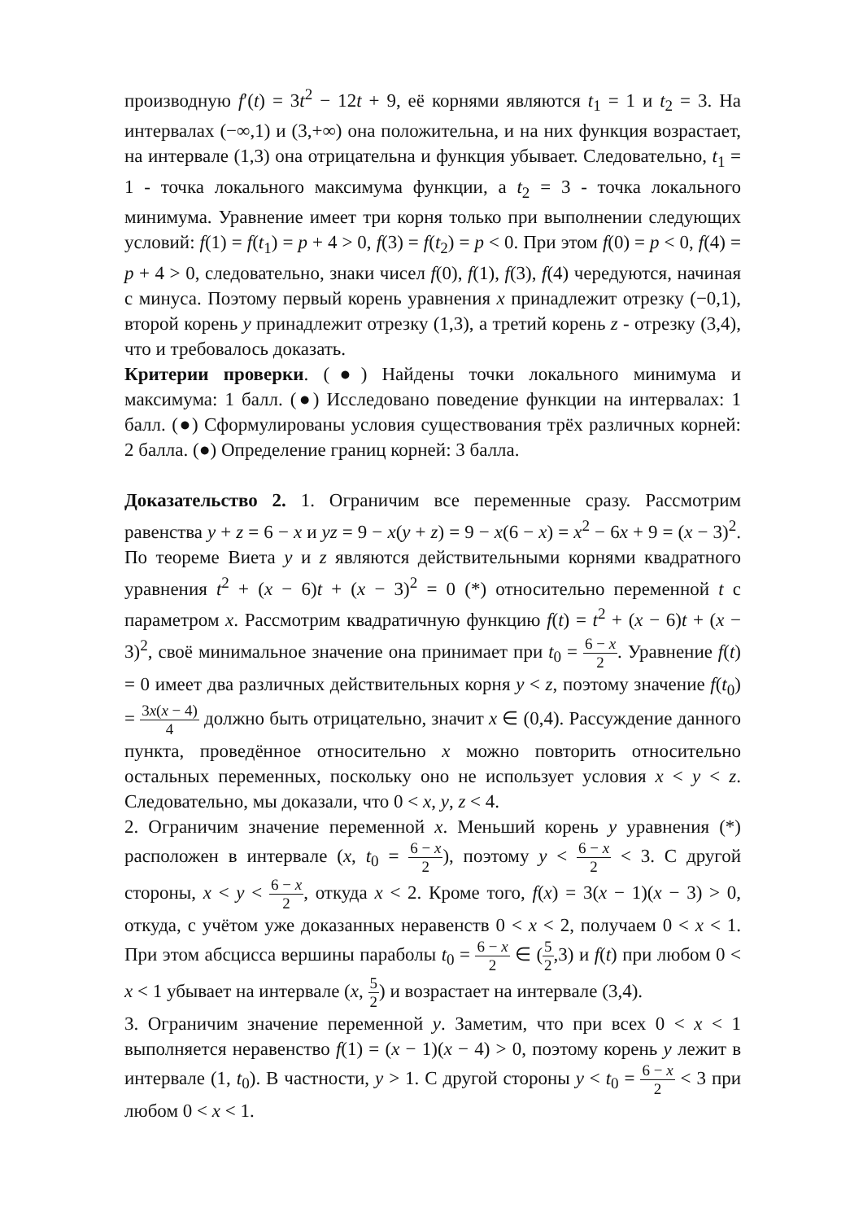производную f′(t) = 3t<sup>2</sup> − 12t + 9, её корнями являются t<sub>1</sub> = 1 и t<sub>2</sub> = 3. На интервалах (−∞,1) и (3,+∞) она положительна, и на них функция возрастает, на интервале (1,3) она отрицательна и функция убывает. Следовательно, t<sub>1</sub> = 1 - точка локального максимума функции, а t<sub>2</sub> = 3 - точка локального минимума. Уравнение имеет три корня только при выполнении следующих условий: f(1) = f(t<sub>1</sub>) = p + 4 > 0, f(3) = f(t<sub>2</sub>) = p < 0. При этом f(0) = p < 0, f(4) = p + 4 > 0, следовательно, знаки чисел f(0), f(1), f(3), f(4) чередуются, начиная с минуса. Поэтому первый корень уравнения x принадлежит отрезку (−0,1), второй корень y принадлежит отрезку (1,3), а третий корень z - отрезку (3,4), что и требовалось доказать.
Критерии проверки. (●) Найдены точки локального минимума и максимума: 1 балл. (●) Исследовано поведение функции на интервалах: 1 балл. (●) Сформулированы условия существования трёх различных корней: 2 балла. (●) Определение границ корней: 3 балла.
Доказательство 2. 1. Ограничим все переменные сразу. Рассмотрим равенства y + z = 6 − x и yz = 9 − x(y + z) = 9 − x(6 − x) = x<sup>2</sup> − 6x + 9 = (x − 3)<sup>2</sup>. По теореме Виета y и z являются действительными корнями квадратного уравнения t<sup>2</sup> + (x − 6)t + (x − 3)<sup>2</sup> = 0 (*) относительно переменной t с параметром x. Рассмотрим квадратичную функцию f(t) = t<sup>2</sup> + (x − 6)t + (x − 3)<sup>2</sup>, своё минимальное значение она принимает при t<sub>0</sub> = 6 − x 2. Уравнение f(t) = 0 имеет два различных действительных корня y < z, поэтому значение f(t<sub>0</sub>) = 3x(x − 4) 4 должно быть отрицательно, значит x ∈ (0,4). Рассуждение данного пункта, проведённое относительно x можно повторить относительно остальных переменных, поскольку оно не использует условия x < y < z. Следовательно, мы доказали, что 0 < x, y, z < 4.
2. Ограничим значение переменной x. Меньший корень y уравнения (*) расположен в интервале (x, t<sub>0</sub> = 6 − x 2), поэтому y < 6 − x 2 < 3. С другой стороны, x < y < 6 − x 2, откуда x < 2. Кроме того, f(x) = 3(x − 1)(x − 3) > 0, откуда, с учётом уже доказанных неравенств 0 < x < 2, получаем 0 < x < 1. При этом абсцисса вершины параболы t<sub>0</sub> = 6 − x 2 ∈ (5 2,3) и f(t) при любом 0 < x < 1 убывает на интервале (x, 5 2) и возрастает на интервале (3,4).
3. Ограничим значение переменной y. Заметим, что при всех 0 < x < 1 выполняется неравенство f(1) = (x − 1)(x − 4) > 0, поэтому корень y лежит в интервале (1, t<sub>0</sub>). В частности, y > 1. С другой стороны y < t<sub>0</sub> = 6 − x 2 < 3 при любом 0 < x < 1.